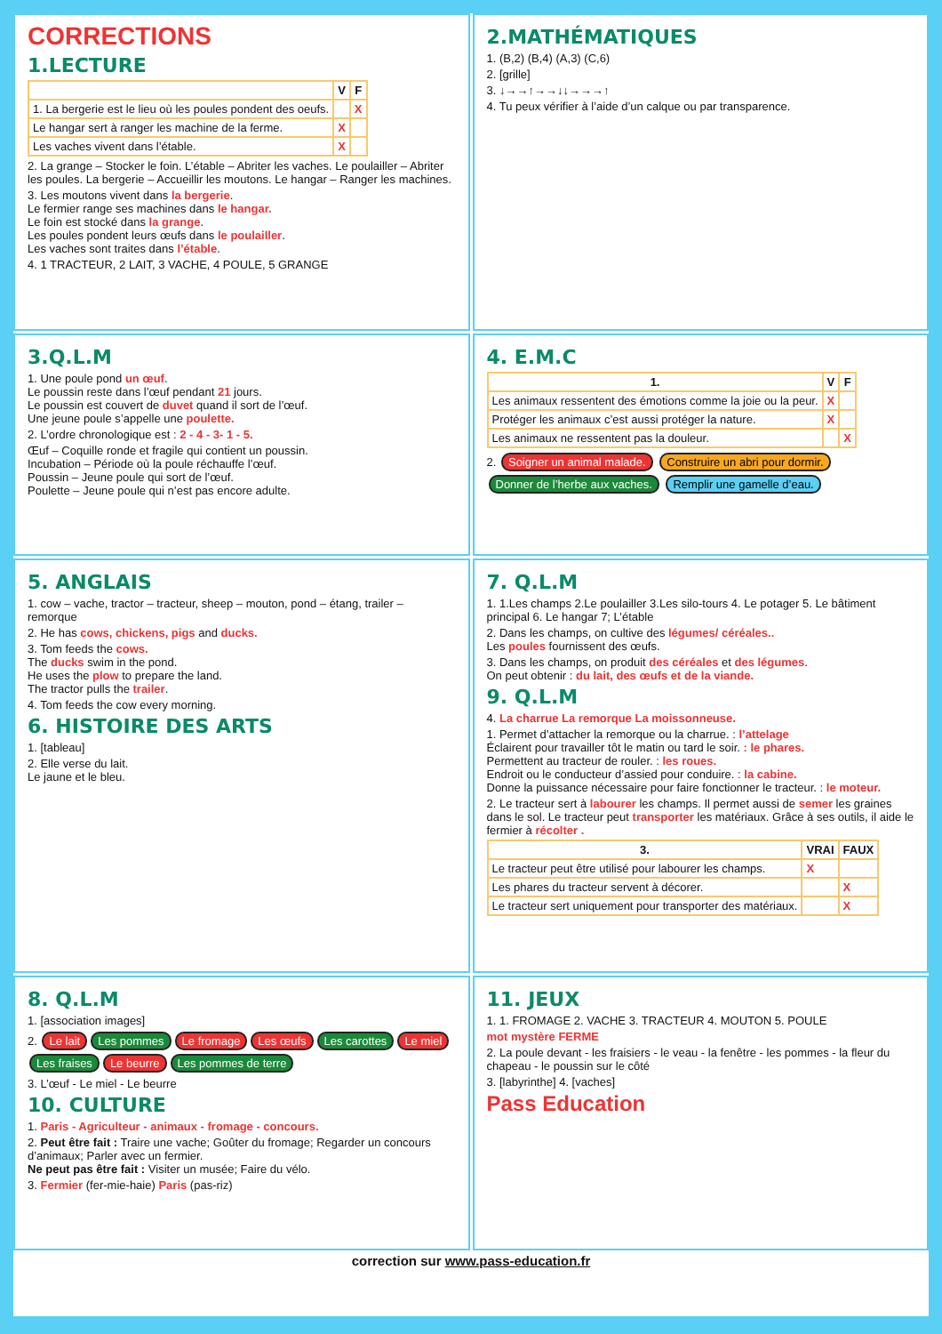CORRECTIONS
1.LECTURE
| | V | F |
| --- | --- | --- |
| 1. La bergerie est le lieu où les poules pondent des oeufs. | | X |
| Le hangar sert à ranger les machine de la ferme. | X | |
| Les vaches vivent dans l’étable. | X | |
2. La grange – Stocker le foin. L’étable – Abriter les vaches. Le poulailler – Abriter les poules. La bergerie – Accueillir les moutons. Le hangar – Ranger les machines.
3. Les moutons vivent dans la bergerie.
Le fermier range ses machines dans le hangar.
Le foin est stocké dans la grange.
Les poules pondent leurs œufs dans le poulailler.
Les vaches sont traites dans l’étable.
4. 1 TRACTEUR, 2 LAIT, 3 VACHE, 4 POULE, 5 GRANGE
2.MATHÉMATIQUES
1. (B,2) (B,4) (A,3) (C,6)
2. [grille]
3. ↓→→↑→→↓↓→→→↑
4. Tu peux vérifier à l’aide d’un calque ou par transparence.
3.Q.L.M
1. Une poule pond un œuf.
Le poussin reste dans l’œuf pendant 21 jours.
Le poussin est couvert de duvet quand il sort de l’œuf.
Une jeune poule s’appelle une poulette.
2. L’ordre chronologique est : 2 - 4 - 3- 1 - 5.
Œuf – Coquille ronde et fragile qui contient un poussin.
Incubation – Période où la poule réchauffe l’œuf.
Poussin – Jeune poule qui sort de l’œuf.
Poulette – Jeune poule qui n’est pas encore adulte.
4. E.M.C
| 1. | V | F |
| --- | --- | --- |
| Les animaux ressentent des émotions comme la joie ou la peur. | X | |
| Protéger les animaux c’est aussi protéger la nature. | X | |
| Les animaux ne ressentent pas la douleur. | | X |
2. Soigner un animal malade. Construire un abri pour dormir. Donner de l’herbe aux vaches. Remplir une gamelle d’eau.
5. ANGLAIS
1. cow – vache, tractor – tracteur, sheep – mouton, pond – étang, trailer – remorque
2. He has cows, chickens, pigs and ducks.
3. Tom feeds the cows.
The ducks swim in the pond.
He uses the plow to prepare the land.
The tractor pulls the trailer.
4. Tom feeds the cow every morning.
6. HISTOIRE DES ARTS
1. [tableau]
2. Elle verse du lait.
Le jaune et le bleu.
7. Q.L.M
1. 1.Les champs 2.Le poulailler 3.Les silo-tours 4. Le potager 5. Le bâtiment principal 6. Le hangar 7; L’étable
2. Dans les champs, on cultive des légumes/ céréales..
Les poules fournissent des œufs.
3. Dans les champs, on produit des céréales et des légumes.
On peut obtenir : du lait, des œufs et de la viande.
9. Q.L.M
4. La charrue La remorque La moissonneuse.
1. Permet d’attacher la remorque ou la charrue. : l’attelage
Éclairent pour travailler tôt le matin ou tard le soir. : le phares.
Permettent au tracteur de rouler. : les roues.
Endroit ou le conducteur d’assied pour conduire. : la cabine.
Donne la puissance nécessaire pour faire fonctionner le tracteur. : le moteur.
2. Le tracteur sert à labourer les champs. Il permet aussi de semer les graines dans le sol. Le tracteur peut transporter les matériaux. Grâce à ses outils, il aide le fermier à récolter .
| 3. | VRAI | FAUX |
| --- | --- | --- |
| Le tracteur peut être utilisé pour labourer les champs. | X | |
| Les phares du tracteur servent à décorer. | | X |
| Le tracteur sert uniquement pour transporter des matériaux. | | X |
8. Q.L.M
1. [association images]
2. Le lait Les pommes Le fromage Les œufs Les carottes Le miel Les fraises Le beurre Les pommes de terre
3. L’œuf - Le miel - Le beurre
10. CULTURE
1. Paris - Agriculteur - animaux - fromage - concours.
2. Peut être fait : Traire une vache; Goûter du fromage; Regarder un concours d’animaux; Parler avec un fermier.
Ne peut pas être fait : Visiter un musée; Faire du vélo.
3. Fermier (fer-mie-haie) Paris (pas-riz)
11. JEUX
1. 1. FROMAGE 2. VACHE 3. TRACTEUR 4. MOUTON 5. POULE
mot mystère FERME
2. La poule devant - les fraisiers - le veau - la fenêtre - les pommes - la fleur du chapeau - le poussin sur le côté
3. [labyrinthe] 4. [vaches]
Pass Education
correction sur www.pass-education.fr